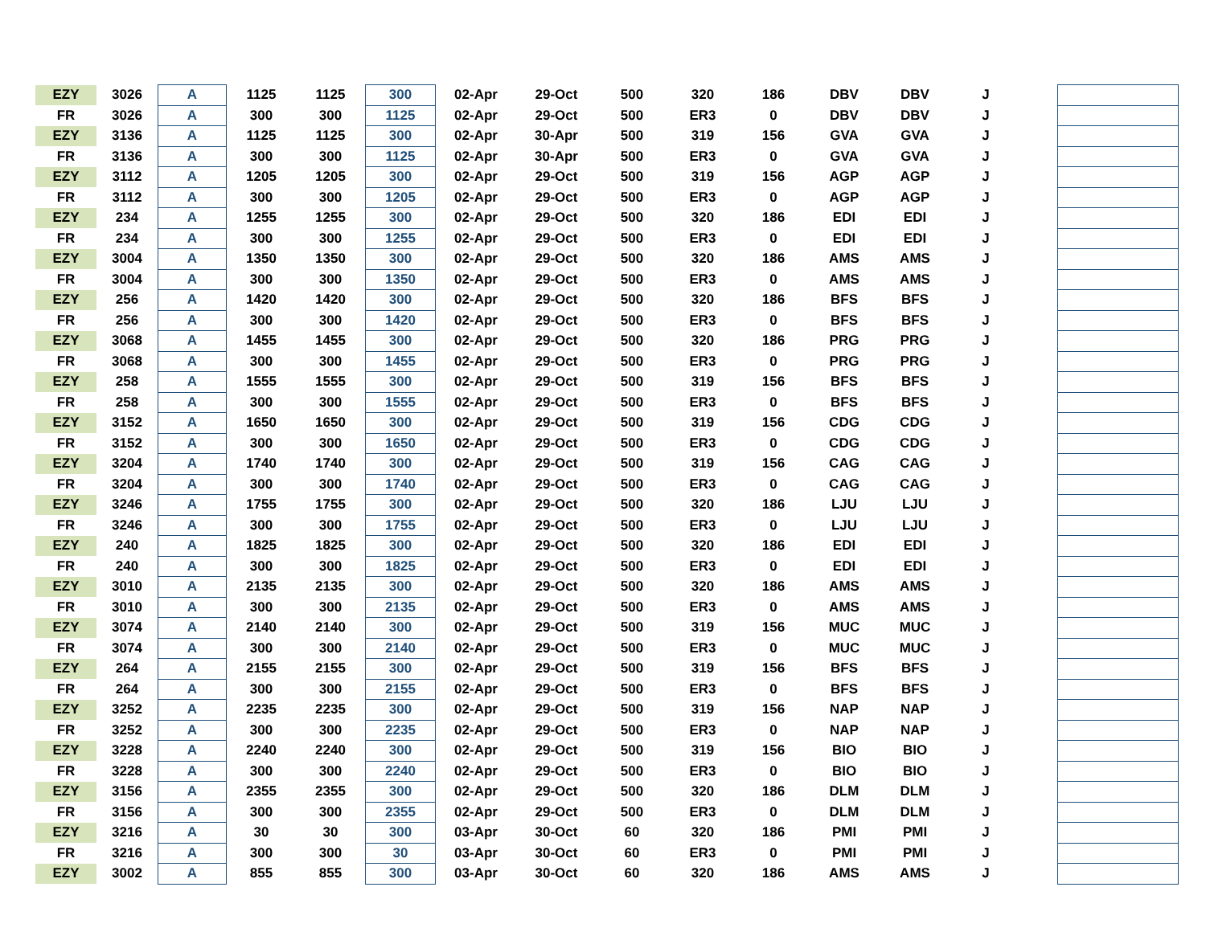| EZY | 3026 | A | 1125 | 1125 | 300 | 02-Apr | 29-Oct | 500 | 320 | 186 | DBV | DBV | J | | |
| FR | 3026 | A | 300 | 300 | 1125 | 02-Apr | 29-Oct | 500 | ER3 | 0 | DBV | DBV | J | | |
| EZY | 3136 | A | 1125 | 1125 | 300 | 02-Apr | 30-Apr | 500 | 319 | 156 | GVA | GVA | J | | |
| FR | 3136 | A | 300 | 300 | 1125 | 02-Apr | 30-Apr | 500 | ER3 | 0 | GVA | GVA | J | | |
| EZY | 3112 | A | 1205 | 1205 | 300 | 02-Apr | 29-Oct | 500 | 319 | 156 | AGP | AGP | J | | |
| FR | 3112 | A | 300 | 300 | 1205 | 02-Apr | 29-Oct | 500 | ER3 | 0 | AGP | AGP | J | | |
| EZY | 234 | A | 1255 | 1255 | 300 | 02-Apr | 29-Oct | 500 | 320 | 186 | EDI | EDI | J | | |
| FR | 234 | A | 300 | 300 | 1255 | 02-Apr | 29-Oct | 500 | ER3 | 0 | EDI | EDI | J | | |
| EZY | 3004 | A | 1350 | 1350 | 300 | 02-Apr | 29-Oct | 500 | 320 | 186 | AMS | AMS | J | | |
| FR | 3004 | A | 300 | 300 | 1350 | 02-Apr | 29-Oct | 500 | ER3 | 0 | AMS | AMS | J | | |
| EZY | 256 | A | 1420 | 1420 | 300 | 02-Apr | 29-Oct | 500 | 320 | 186 | BFS | BFS | J | | |
| FR | 256 | A | 300 | 300 | 1420 | 02-Apr | 29-Oct | 500 | ER3 | 0 | BFS | BFS | J | | |
| EZY | 3068 | A | 1455 | 1455 | 300 | 02-Apr | 29-Oct | 500 | 320 | 186 | PRG | PRG | J | | |
| FR | 3068 | A | 300 | 300 | 1455 | 02-Apr | 29-Oct | 500 | ER3 | 0 | PRG | PRG | J | | |
| EZY | 258 | A | 1555 | 1555 | 300 | 02-Apr | 29-Oct | 500 | 319 | 156 | BFS | BFS | J | | |
| FR | 258 | A | 300 | 300 | 1555 | 02-Apr | 29-Oct | 500 | ER3 | 0 | BFS | BFS | J | | |
| EZY | 3152 | A | 1650 | 1650 | 300 | 02-Apr | 29-Oct | 500 | 319 | 156 | CDG | CDG | J | | |
| FR | 3152 | A | 300 | 300 | 1650 | 02-Apr | 29-Oct | 500 | ER3 | 0 | CDG | CDG | J | | |
| EZY | 3204 | A | 1740 | 1740 | 300 | 02-Apr | 29-Oct | 500 | 319 | 156 | CAG | CAG | J | | |
| FR | 3204 | A | 300 | 300 | 1740 | 02-Apr | 29-Oct | 500 | ER3 | 0 | CAG | CAG | J | | |
| EZY | 3246 | A | 1755 | 1755 | 300 | 02-Apr | 29-Oct | 500 | 320 | 186 | LJU | LJU | J | | |
| FR | 3246 | A | 300 | 300 | 1755 | 02-Apr | 29-Oct | 500 | ER3 | 0 | LJU | LJU | J | | |
| EZY | 240 | A | 1825 | 1825 | 300 | 02-Apr | 29-Oct | 500 | 320 | 186 | EDI | EDI | J | | |
| FR | 240 | A | 300 | 300 | 1825 | 02-Apr | 29-Oct | 500 | ER3 | 0 | EDI | EDI | J | | |
| EZY | 3010 | A | 2135 | 2135 | 300 | 02-Apr | 29-Oct | 500 | 320 | 186 | AMS | AMS | J | | |
| FR | 3010 | A | 300 | 300 | 2135 | 02-Apr | 29-Oct | 500 | ER3 | 0 | AMS | AMS | J | | |
| EZY | 3074 | A | 2140 | 2140 | 300 | 02-Apr | 29-Oct | 500 | 319 | 156 | MUC | MUC | J | | |
| FR | 3074 | A | 300 | 300 | 2140 | 02-Apr | 29-Oct | 500 | ER3 | 0 | MUC | MUC | J | | |
| EZY | 264 | A | 2155 | 2155 | 300 | 02-Apr | 29-Oct | 500 | 319 | 156 | BFS | BFS | J | | |
| FR | 264 | A | 300 | 300 | 2155 | 02-Apr | 29-Oct | 500 | ER3 | 0 | BFS | BFS | J | | |
| EZY | 3252 | A | 2235 | 2235 | 300 | 02-Apr | 29-Oct | 500 | 319 | 156 | NAP | NAP | J | | |
| FR | 3252 | A | 300 | 300 | 2235 | 02-Apr | 29-Oct | 500 | ER3 | 0 | NAP | NAP | J | | |
| EZY | 3228 | A | 2240 | 2240 | 300 | 02-Apr | 29-Oct | 500 | 319 | 156 | BIO | BIO | J | | |
| FR | 3228 | A | 300 | 300 | 2240 | 02-Apr | 29-Oct | 500 | ER3 | 0 | BIO | BIO | J | | |
| EZY | 3156 | A | 2355 | 2355 | 300 | 02-Apr | 29-Oct | 500 | 320 | 186 | DLM | DLM | J | | |
| FR | 3156 | A | 300 | 300 | 2355 | 02-Apr | 29-Oct | 500 | ER3 | 0 | DLM | DLM | J | | |
| EZY | 3216 | A | 30 | 30 | 300 | 03-Apr | 30-Oct | 60 | 320 | 186 | PMI | PMI | J | | |
| FR | 3216 | A | 300 | 300 | 30 | 03-Apr | 30-Oct | 60 | ER3 | 0 | PMI | PMI | J | | |
| EZY | 3002 | A | 855 | 855 | 300 | 03-Apr | 30-Oct | 60 | 320 | 186 | AMS | AMS | J | | |